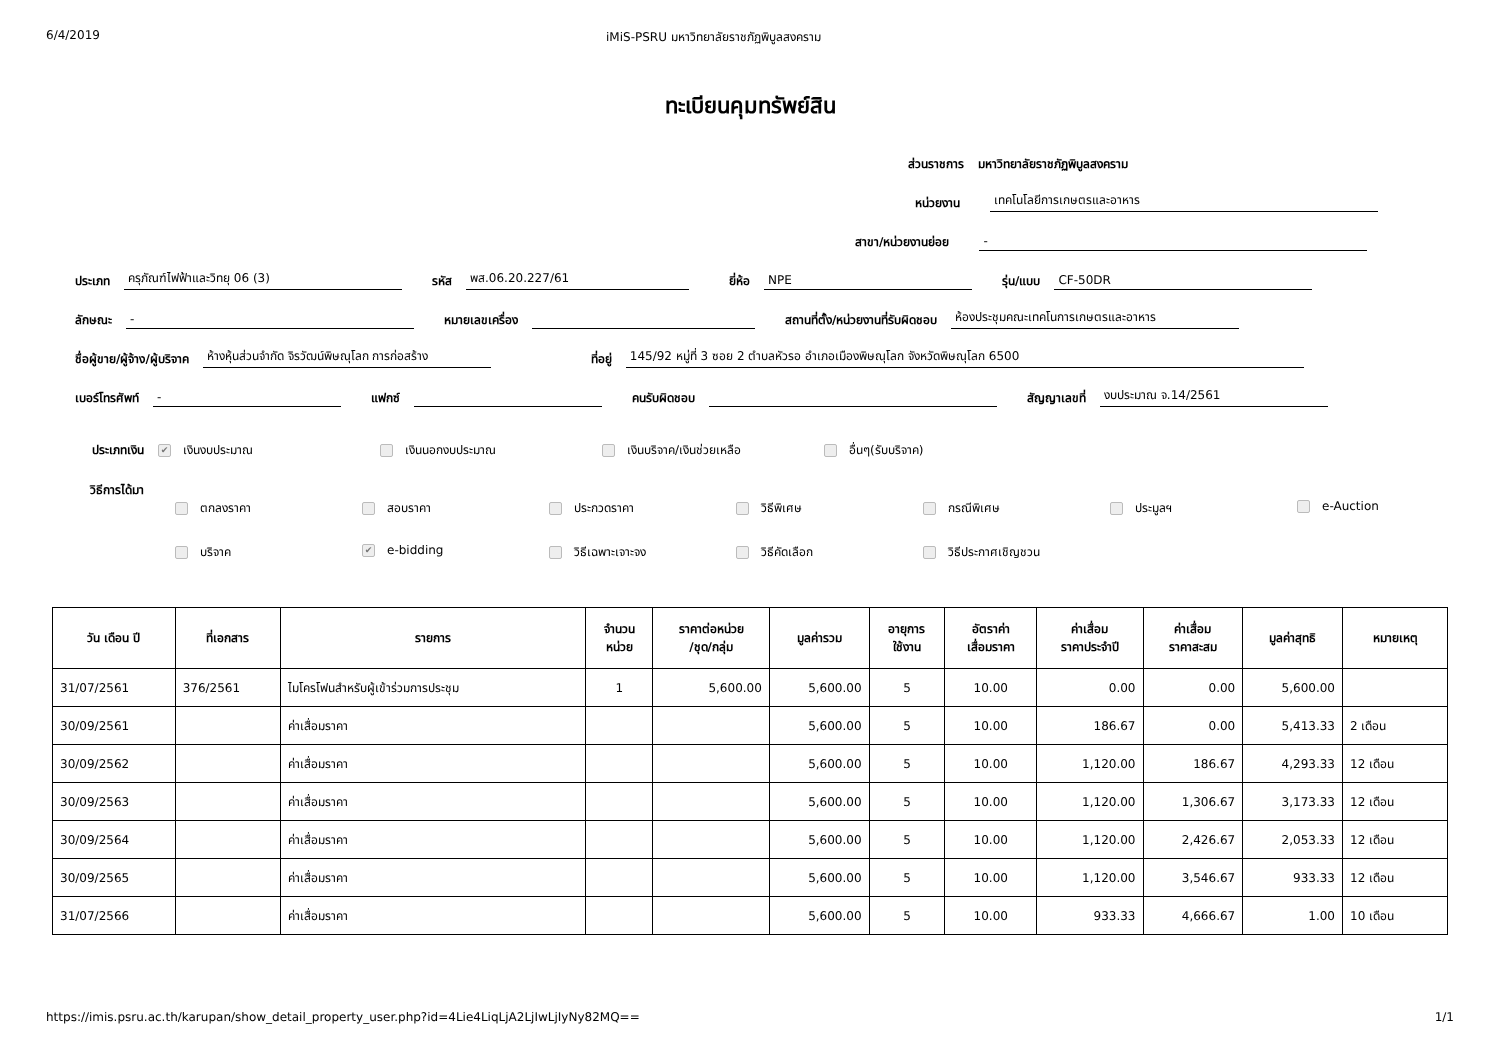6/4/2019 iMiS-PSRU มหาวิทยาลัยราชภัฏพิบูลสงคราม
ทะเบียนคุมทรัพย์สิน
ส่วนราชการ มหาวิทยาลัยราชภัฏพิบูลสงคราม
หน่วยงาน เทคโนโลยีการเกษตรและอาหาร
สาขา/หน่วยงานย่อย -
ประเภท ครุภัณฑ์ไฟฟ้าและวิทยุ 06 (3) รหัส พส.06.20.227/61 ยี่ห้อ NPE รุ่น/แบบ CF-50DR
ลักษณะ - หมายเลขเครื่อง สถานที่ตั้ง/หน่วยงานที่รับผิดชอบ ห้องประชุมคณะเทคโนการเกษตรและอาหาร
ชื่อผู้ขาย/ผู้จ้าง/ผู้บริจาค ห้างหุ้นส่วนจำกัด จิรวัฒน์พิษณุโลก การก่อสร้าง ที่อยู่ 145/92 หมู่ที่ 3 ซอย 2 ตำบลหัวรอ อำเภอเมืองพิษณุโลก จังหวัดพิษณุโลก 6500
เบอร์โทรศัพท์ - แฟกซ์ คนรับผิดชอบ สัญญาเลขที่ งบประมาณ จ.14/2561
ประเภทเงิน ✔ เงินงบประมาณ เงินนอกงบประมาณ เงินบริจาค/เงินช่วยเหลือ อื่นๆ(รับบริจาค)
วิธีการได้มา
ตกลงราคา สอบราคา ประกวดราคา วิธีพิเศษ กรณีพิเศษ ประมูลฯ e-Auction บริจาค ✔ e-bidding วิธีเฉพาะเจาะจง วิธีคัดเลือก วิธีประกาศเชิญชวน
| วัน เดือน ปี | ที่เอกสาร | รายการ | จำนวน หน่วย | ราคาต่อหน่วย /ชุด/กลุ่ม | มูลค่ารวม | อายุการ ใช้งาน | อัตราค่า เสื่อมราคา | ค่าเสื่อม ราคาประจำปี | ค่าเสื่อม ราคาสะสม | มูลค่าสุทธิ | หมายเหตุ |
| --- | --- | --- | --- | --- | --- | --- | --- | --- | --- | --- | --- |
| 31/07/2561 | 376/2561 | ไมโครโฟนสำหรับผู้เข้าร่วมการประชุม | 1 | 5,600.00 | 5,600.00 | 5 | 10.00 | 0.00 | 0.00 | 5,600.00 | |
| 30/09/2561 | | ค่าเสื่อมราคา | | | 5,600.00 | 5 | 10.00 | 186.67 | 0.00 | 5,413.33 | 2 เดือน |
| 30/09/2562 | | ค่าเสื่อมราคา | | | 5,600.00 | 5 | 10.00 | 1,120.00 | 186.67 | 4,293.33 | 12 เดือน |
| 30/09/2563 | | ค่าเสื่อมราคา | | | 5,600.00 | 5 | 10.00 | 1,120.00 | 1,306.67 | 3,173.33 | 12 เดือน |
| 30/09/2564 | | ค่าเสื่อมราคา | | | 5,600.00 | 5 | 10.00 | 1,120.00 | 2,426.67 | 2,053.33 | 12 เดือน |
| 30/09/2565 | | ค่าเสื่อมราคา | | | 5,600.00 | 5 | 10.00 | 1,120.00 | 3,546.67 | 933.33 | 12 เดือน |
| 31/07/2566 | | ค่าเสื่อมราคา | | | 5,600.00 | 5 | 10.00 | 933.33 | 4,666.67 | 1.00 | 10 เดือน |
https://imis.psru.ac.th/karupan/show_detail_property_user.php?id=4Lie4LiqLjA2LjIwLjIyNy82MQ== 1/1